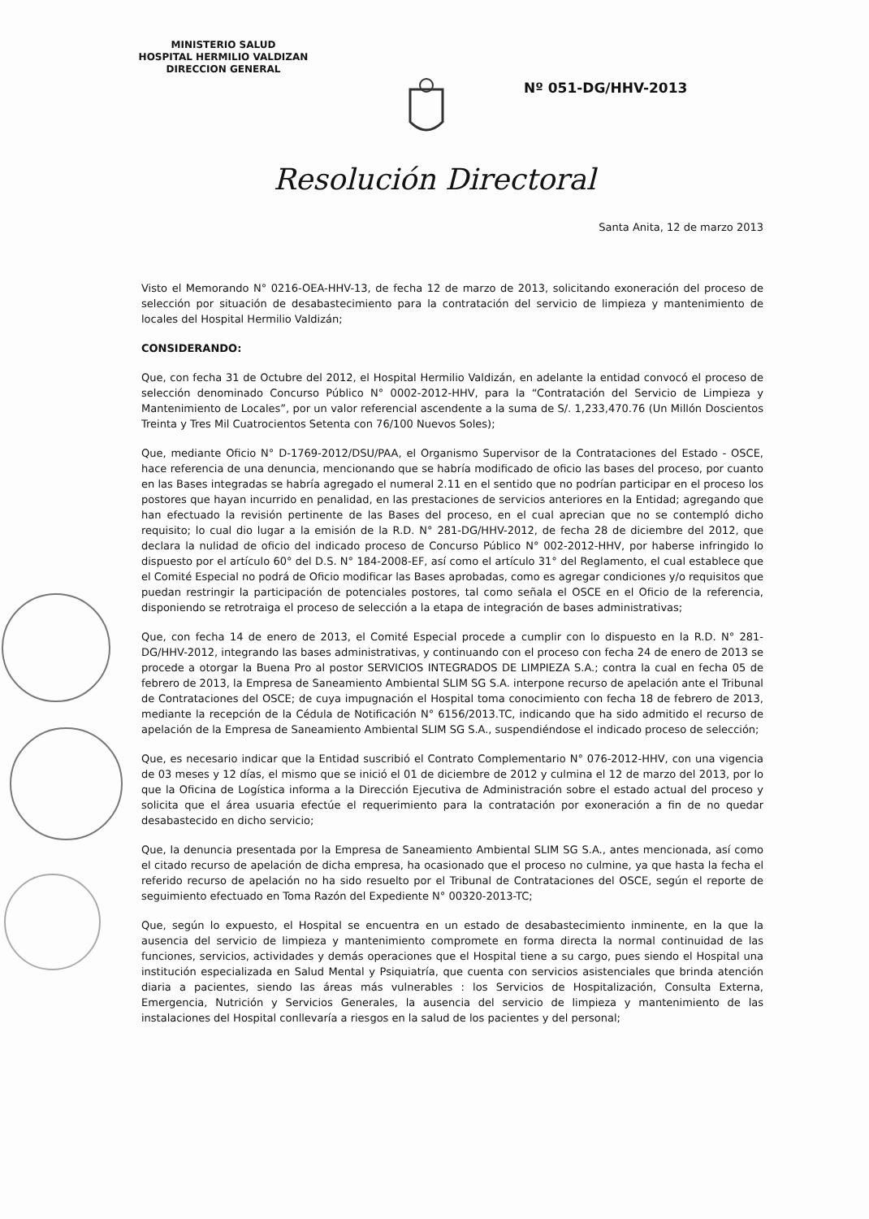MINISTERIO SALUD
HOSPITAL HERMILIO VALDIZAN
DIRECCION GENERAL
Nº 051-DG/HHV-2013
Resolución Directoral
Santa Anita, 12 de marzo 2013
Visto el Memorando N° 0216-OEA-HHV-13, de fecha 12 de marzo de 2013, solicitando exoneración del proceso de selección por situación de desabastecimiento para la contratación del servicio de limpieza y mantenimiento de locales del Hospital Hermilio Valdizán;
CONSIDERANDO:
Que, con fecha 31 de Octubre del 2012, el Hospital Hermilio Valdizán, en adelante la entidad convocó el proceso de selección denominado Concurso Público N° 0002-2012-HHV, para la “Contratación del Servicio de Limpieza y Mantenimiento de Locales”, por un valor referencial ascendente a la suma de S/. 1,233,470.76 (Un Millón Doscientos Treinta y Tres Mil Cuatrocientos Setenta con 76/100 Nuevos Soles);
Que, mediante Oficio N° D-1769-2012/DSU/PAA, el Organismo Supervisor de la Contrataciones del Estado - OSCE, hace referencia de una denuncia, mencionando que se habría modificado de oficio las bases del proceso, por cuanto en las Bases integradas se habría agregado el numeral 2.11 en el sentido que no podrían participar en el proceso los postores que hayan incurrido en penalidad, en las prestaciones de servicios anteriores en la Entidad; agregando que han efectuado la revisión pertinente de las Bases del proceso, en el cual aprecian que no se contempló dicho requisito; lo cual dio lugar a la emisión de la R.D. N° 281-DG/HHV-2012, de fecha 28 de diciembre del 2012, que declara la nulidad de oficio del indicado proceso de Concurso Público N° 002-2012-HHV, por haberse infringido lo dispuesto por el artículo 60° del D.S. N° 184-2008-EF, así como el artículo 31° del Reglamento, el cual establece que el Comité Especial no podrá de Oficio modificar las Bases aprobadas, como es agregar condiciones y/o requisitos que puedan restringir la participación de potenciales postores, tal como señala el OSCE en el Oficio de la referencia, disponiendo se retrotraiga el proceso de selección a la etapa de integración de bases administrativas;
Que, con fecha 14 de enero de 2013, el Comité Especial procede a cumplir con lo dispuesto en la R.D. N° 281-DG/HHV-2012, integrando las bases administrativas, y continuando con el proceso con fecha 24 de enero de 2013 se procede a otorgar la Buena Pro al postor SERVICIOS INTEGRADOS DE LIMPIEZA S.A.; contra la cual en fecha 05 de febrero de 2013, la Empresa de Saneamiento Ambiental SLIM SG S.A. interpone recurso de apelación ante el Tribunal de Contrataciones del OSCE; de cuya impugnación el Hospital toma conocimiento con fecha 18 de febrero de 2013, mediante la recepción de la Cédula de Notificación N° 6156/2013.TC, indicando que ha sido admitido el recurso de apelación de la Empresa de Saneamiento Ambiental SLIM SG S.A., suspendiéndose el indicado proceso de selección;
Que, es necesario indicar que la Entidad suscribió el Contrato Complementario N° 076-2012-HHV, con una vigencia de 03 meses y 12 días, el mismo que se inició el 01 de diciembre de 2012 y culmina el 12 de marzo del 2013, por lo que la Oficina de Logística informa a la Dirección Ejecutiva de Administración sobre el estado actual del proceso y solicita que el área usuaria efectúe el requerimiento para la contratación por exoneración a fin de no quedar desabastecido en dicho servicio;
Que, la denuncia presentada por la Empresa de Saneamiento Ambiental SLIM SG S.A., antes mencionada, así como el citado recurso de apelación de dicha empresa, ha ocasionado que el proceso no culmine, ya que hasta la fecha el referido recurso de apelación no ha sido resuelto por el Tribunal de Contrataciones del OSCE, según el reporte de seguimiento efectuado en Toma Razón del Expediente N° 00320-2013-TC;
Que, según lo expuesto, el Hospital se encuentra en un estado de desabastecimiento inminente, en la que la ausencia del servicio de limpieza y mantenimiento compromete en forma directa la normal continuidad de las funciones, servicios, actividades y demás operaciones que el Hospital tiene a su cargo, pues siendo el Hospital una institución especializada en Salud Mental y Psiquiatría, que cuenta con servicios asistenciales que brinda atención diaria a pacientes, siendo las áreas más vulnerables : los Servicios de Hospitalización, Consulta Externa, Emergencia, Nutrición y Servicios Generales, la ausencia del servicio de limpieza y mantenimiento de las instalaciones del Hospital conllevaría a riesgos en la salud de los pacientes y del personal;